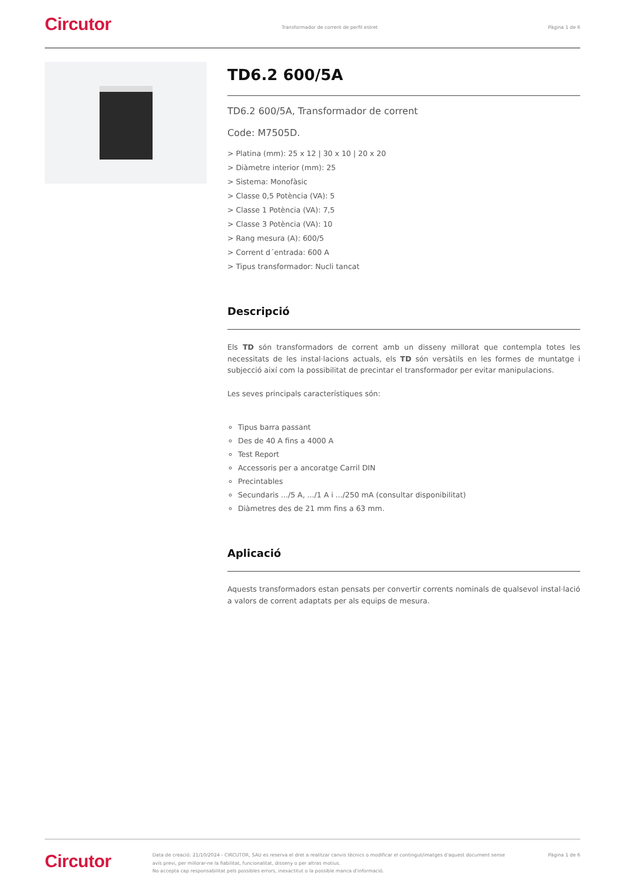Circutor
Transformador de corrent de perfil estret
Pàgina 1 de 6
TD6.2 600/5A
TD6.2 600/5A, Transformador de corrent
Code: M7505D.
> Platina (mm): 25 x 12 | 30 x 10 | 20 x 20
> Diàmetre interior (mm): 25
> Sistema: Monofàsic
> Classe 0,5 Potència (VA): 5
> Classe 1 Potència (VA): 7,5
> Classe 3 Potència (VA): 10
> Rang mesura (A): 600/5
> Corrent d´entrada: 600 A
> Tipus transformador: Nucli tancat
Descripció
Els TD són transformadors de corrent amb un disseny millorat que contempla totes les necessitats de les instal·lacions actuals, els TD són versàtils en les formes de muntatge i subjecció així com la possibilitat de precintar el transformador per evitar manipulacions.
Les seves principals característiques són:
Tipus barra passant
Des de 40 A fins a 4000 A
Test Report
Accessoris per a ancoratge Carril DIN
Precintables
Secundaris .../5 A, .../1 A i .../250 mA (consultar disponibilitat)
Diàmetres des de 21 mm fins a 63 mm.
Aplicació
Aquests transformadors estan pensats per convertir corrents nominals de qualsevol instal·lació a valors de corrent adaptats per als equips de mesura.
Circutor
Data de creació: 21/10/2024 - CIRCUTOR, SAU es reserva el dret a realitzar canvis tècnics o modificar el contingut/imatges d'aquest document sense avís previ, per millorar-ne la fiabilitat, funcionalitat, disseny o per altras motius.
No accepta cap responsabilitat pels possibles errors, inexactitut o la possible manca d'informació.
Pàgina 1 de 6